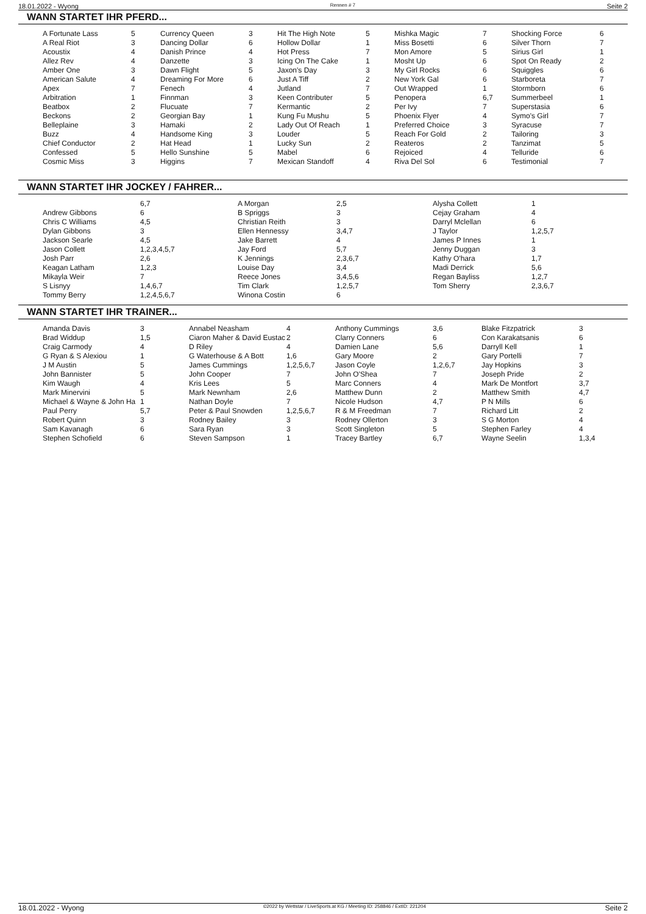18.01.2022 - Wyong Rennen # 7 Seite 2
WANN STARTET IHR PFERD...
| A Fortunate Lass | 5 | Currency Queen | 3 | Hit The High Note | 5 | Mishka Magic | 7 | Shocking Force | 6 |
| A Real Riot | 3 | Dancing Dollar | 6 | Hollow Dollar | 1 | Miss Bosetti | 6 | Silver Thorn | 7 |
| Acoustix | 4 | Danish Prince | 4 | Hot Press | 7 | Mon Amore | 5 | Sirius Girl | 1 |
| Allez Rev | 4 | Danzette | 3 | Icing On The Cake | 1 | Mosht Up | 6 | Spot On Ready | 2 |
| Amber One | 3 | Dawn Flight | 5 | Jaxon's Day | 3 | My Girl Rocks | 6 | Squiggles | 6 |
| American Salute | 4 | Dreaming For More | 6 | Just A Tiff | 2 | New York Gal | 6 | Starboreta | 7 |
| Apex | 7 | Fenech | 4 | Jutland | 7 | Out Wrapped | 1 | Stormborn | 6 |
| Arbitration | 1 | Finnman | 3 | Keen Contributer | 5 | Penopera | 6,7 | Summerbeel | 1 |
| Beatbox | 2 | Flucuate | 7 | Kermantic | 2 | Per Ivy | 7 | Superstasia | 6 |
| Beckons | 2 | Georgian Bay | 1 | Kung Fu Mushu | 5 | Phoenix Flyer | 4 | Symo's Girl | 7 |
| Belleplaine | 3 | Hamaki | 2 | Lady Out Of Reach | 1 | Preferred Choice | 3 | Syracuse | 7 |
| Buzz | 4 | Handsome King | 3 | Louder | 5 | Reach For Gold | 2 | Tailoring | 3 |
| Chief Conductor | 2 | Hat Head | 1 | Lucky Sun | 2 | Reateros | 2 | Tanzimat | 5 |
| Confessed | 5 | Hello Sunshine | 5 | Mabel | 6 | Rejoiced | 4 | Telluride | 6 |
| Cosmic Miss | 3 | Higgins | 7 | Mexican Standoff | 4 | Riva Del Sol | 6 | Testimonial | 7 |
WANN STARTET IHR JOCKEY / FAHRER...
| | 6,7 | A Morgan | 2,5 | Alysha Collett | 1 |
| Andrew Gibbons | 6 | B Spriggs | 3 | Cejay Graham | 4 |
| Chris C Williams | 4,5 | Christian Reith | 3 | Darryl Mclellan | 6 |
| Dylan Gibbons | 3 | Ellen Hennessy | 3,4,7 | J Taylor | 1,2,5,7 |
| Jackson Searle | 4,5 | Jake Barrett | 4 | James P Innes | 1 |
| Jason Collett | 1,2,3,4,5,7 | Jay Ford | 5,7 | Jenny Duggan | 3 |
| Josh Parr | 2,6 | K Jennings | 2,3,6,7 | Kathy O'hara | 1,7 |
| Keagan Latham | 1,2,3 | Louise Day | 3,4 | Madi Derrick | 5,6 |
| Mikayla Weir | 7 | Reece Jones | 3,4,5,6 | Regan Bayliss | 1,2,7 |
| S Lisnyy | 1,4,6,7 | Tim Clark | 1,2,5,7 | Tom Sherry | 2,3,6,7 |
| Tommy Berry | 1,2,4,5,6,7 | Winona Costin | 6 | | |
WANN STARTET IHR TRAINER...
| Amanda Davis | 3 | Annabel Neasham | 4 | Anthony Cummings | 3,6 | Blake Fitzpatrick | 3 |
| Brad Widdup | 1,5 | Ciaron Maher & David Eustac | 2 | Clarry Conners | 6 | Con Karakatsanis | 6 |
| Craig Carmody | 4 | D Riley | 4 | Damien Lane | 5,6 | Darryll Kell | 1 |
| G Ryan & S Alexiou | 1 | G Waterhouse & A Bott | 1,6 | Gary Moore | 2 | Gary Portelli | 7 |
| J M Austin | 5 | James Cummings | 1,2,5,6,7 | Jason Coyle | 1,2,6,7 | Jay Hopkins | 3 |
| John Bannister | 5 | John Cooper | 7 | John O'Shea | 7 | Joseph Pride | 2 |
| Kim Waugh | 4 | Kris Lees | 5 | Marc Conners | 4 | Mark De Montfort | 3,7 |
| Mark Minervini | 5 | Mark Newnham | 2,6 | Matthew Dunn | 2 | Matthew Smith | 4,7 |
| Michael & Wayne & John Ha | 1 | Nathan Doyle | 7 | Nicole Hudson | 4,7 | P N Mills | 6 |
| Paul Perry | 5,7 | Peter & Paul Snowden | 1,2,5,6,7 | R & M Freedman | 7 | Richard Litt | 2 |
| Robert Quinn | 3 | Rodney Bailey | 3 | Rodney Ollerton | 3 | S G Morton | 4 |
| Sam Kavanagh | 6 | Sara Ryan | 3 | Scott Singleton | 5 | Stephen Farley | 4 |
| Stephen Schofield | 6 | Steven Sampson | 1 | Tracey Bartley | 6,7 | Wayne Seelin | 1,3,4 |
18.01.2022 - Wyong ©2022 by Wettstar / LiveSports.at KG / Meeting ID: 258846 / ExtID: 221204 Seite 2